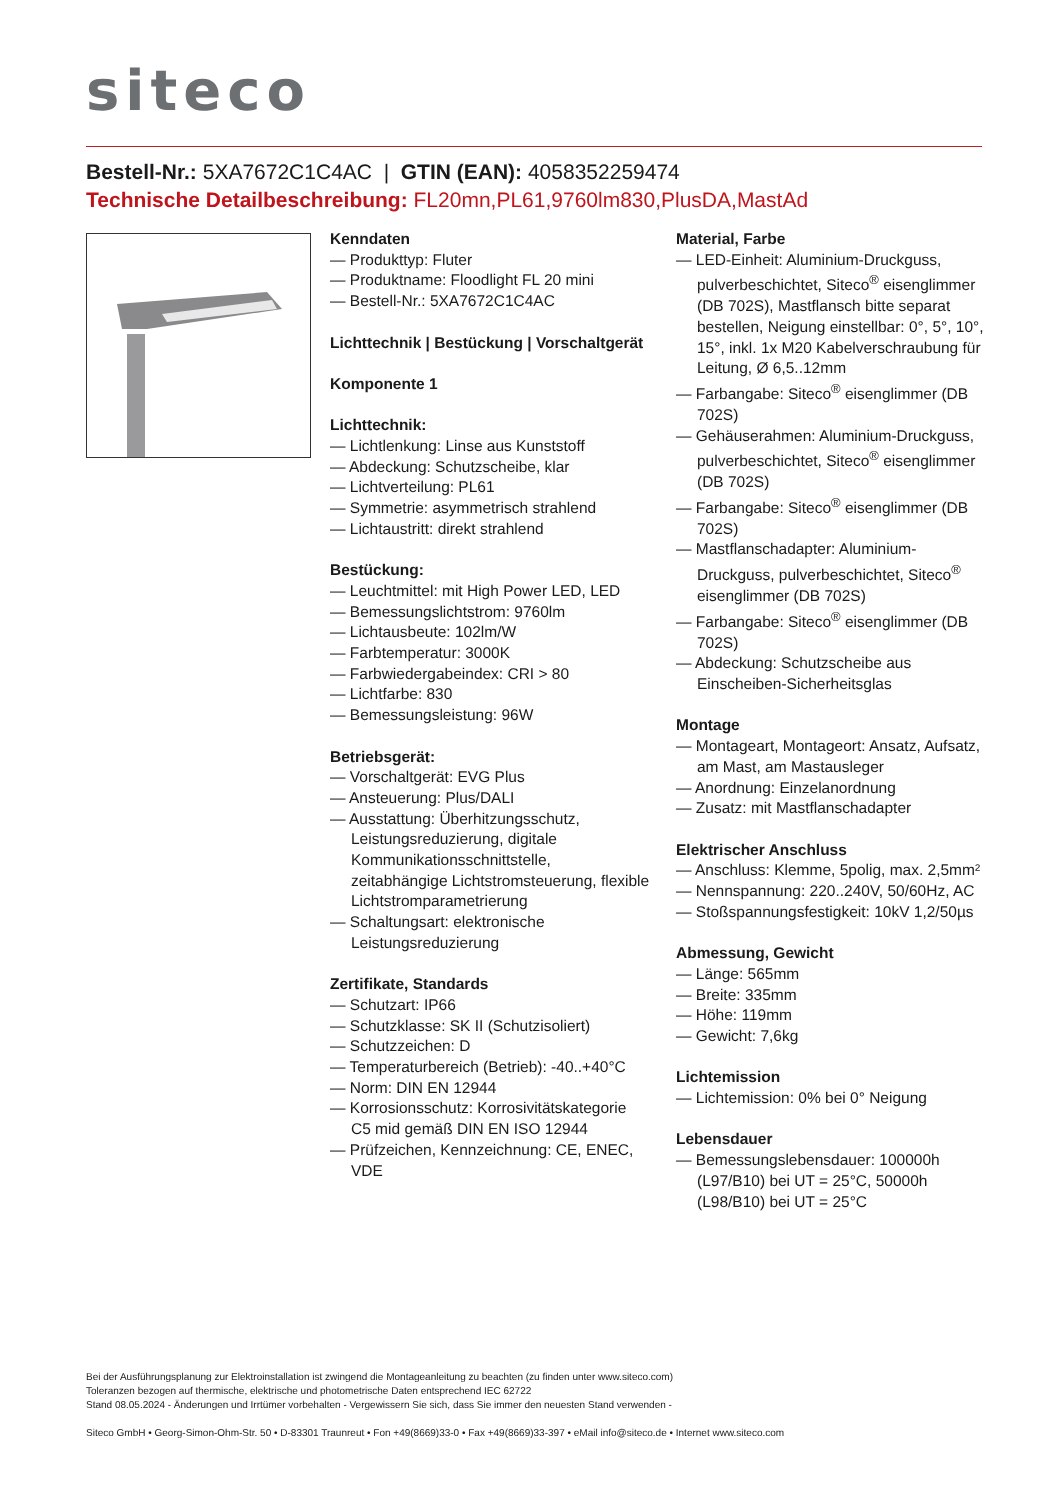siteco
Bestell-Nr.: 5XA7672C1C4AC | GTIN (EAN): 4058352259474
Technische Detailbeschreibung: FL20mn,PL61,9760lm830,PlusDA,MastAd
Kenndaten
— Produkttyp: Fluter
— Produktname: Floodlight FL 20 mini
— Bestell-Nr.: 5XA7672C1C4AC
Lichttechnik | Bestückung | Vorschaltgerät
Komponente 1
Lichttechnik:
— Lichtlenkung: Linse aus Kunststoff
— Abdeckung: Schutzscheibe, klar
— Lichtverteilung: PL61
— Symmetrie: asymmetrisch strahlend
— Lichtaustritt: direkt strahlend
Bestückung:
— Leuchtmittel: mit High Power LED, LED
— Bemessungslichtstrom: 9760lm
— Lichtausbeute: 102lm/W
— Farbtemperatur: 3000K
— Farbwiedergabeindex: CRI > 80
— Lichtfarbe: 830
— Bemessungsleistung: 96W
Betriebsgerät:
— Vorschaltgerät: EVG Plus
— Ansteuerung: Plus/DALI
— Ausstattung: Überhitzungsschutz, Leistungsreduzierung, digitale Kommunikationsschnittstelle, zeitabhängige Lichtstromsteuerung, flexible Lichtstromparametrierung
— Schaltungsart: elektronische Leistungsreduzierung
Zertifikate, Standards
— Schutzart: IP66
— Schutzklasse: SK II (Schutzisoliert)
— Schutzzeichen: D
— Temperaturbereich (Betrieb): -40..+40°C
— Norm: DIN EN 12944
— Korrosionsschutz: Korrosivitätskategorie C5 mid gemäß DIN EN ISO 12944
— Prüfzeichen, Kennzeichnung: CE, ENEC, VDE
Material, Farbe
— LED-Einheit: Aluminium-Druckguss, pulverbeschichtet, Siteco<sup>®</sup> eisenglimmer (DB 702S), Mastflansch bitte separat bestellen, Neigung einstellbar: 0°, 5°, 10°, 15°, inkl. 1x M20 Kabelverschraubung für Leitung, Ø 6,5..12mm
— Farbangabe: Siteco<sup>®</sup> eisenglimmer (DB 702S)
— Gehäuserahmen: Aluminium-Druckguss, pulverbeschichtet, Siteco<sup>®</sup> eisenglimmer (DB 702S)
— Farbangabe: Siteco<sup>®</sup> eisenglimmer (DB 702S)
— Mastflanschadapter: Aluminium-Druckguss, pulverbeschichtet, Siteco<sup>®</sup> eisenglimmer (DB 702S)
— Farbangabe: Siteco<sup>®</sup> eisenglimmer (DB 702S)
— Abdeckung: Schutzscheibe aus Einscheiben-Sicherheitsglas
Montage
— Montageart, Montageort: Ansatz, Aufsatz, am Mast, am Mastausleger
— Anordnung: Einzelanordnung
— Zusatz: mit Mastflanschadapter
Elektrischer Anschluss
— Anschluss: Klemme, 5polig, max. 2,5mm²
— Nennspannung: 220..240V, 50/60Hz, AC
— Stoßspannungsfestigkeit: 10kV 1,2/50µs
Abmessung, Gewicht
— Länge: 565mm
— Breite: 335mm
— Höhe: 119mm
— Gewicht: 7,6kg
Lichtemission
— Lichtemission: 0% bei 0° Neigung
Lebensdauer
— Bemessungslebensdauer: 100000h (L97/B10) bei UT = 25°C, 50000h (L98/B10) bei UT = 25°C
Bei der Ausführungsplanung zur Elektroinstallation ist zwingend die Montageanleitung zu beachten (zu finden unter www.siteco.com)
Toleranzen bezogen auf thermische, elektrische und photometrische Daten entsprechend IEC 62722
Stand 08.05.2024 - Änderungen und Irrtümer vorbehalten - Vergewissern Sie sich, dass Sie immer den neuesten Stand verwenden -
Siteco GmbH • Georg-Simon-Ohm-Str. 50 • D-83301 Traunreut • Fon +49(8669)33-0 • Fax +49(8669)33-397 • eMail info@siteco.de • Internet www.siteco.com